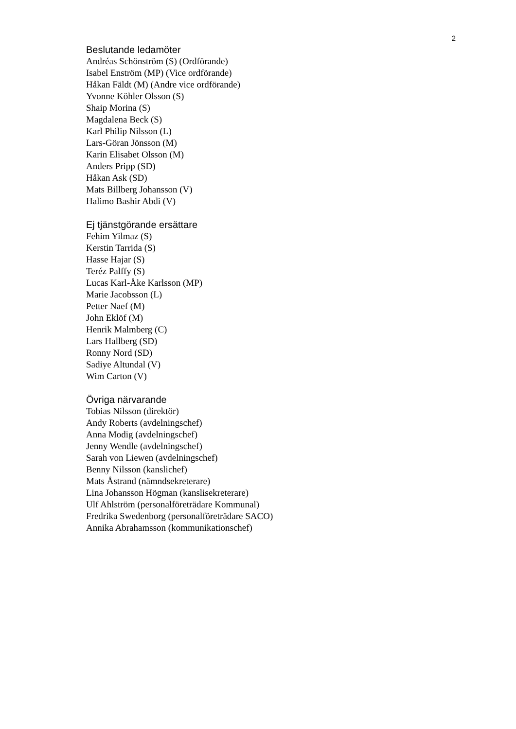2
Beslutande ledamöter
Andréas Schönström (S) (Ordförande)
Isabel Enström (MP) (Vice ordförande)
Håkan Fäldt (M) (Andre vice ordförande)
Yvonne Köhler Olsson (S)
Shaip Morina (S)
Magdalena Beck (S)
Karl Philip Nilsson (L)
Lars-Göran Jönsson (M)
Karin Elisabet Olsson (M)
Anders Pripp (SD)
Håkan Ask (SD)
Mats Billberg Johansson (V)
Halimo Bashir Abdi (V)
Ej tjänstgörande ersättare
Fehim Yilmaz (S)
Kerstin Tarrida (S)
Hasse Hajar (S)
Teréz Palffy (S)
Lucas Karl-Åke Karlsson (MP)
Marie Jacobsson (L)
Petter Naef (M)
John Eklöf (M)
Henrik Malmberg (C)
Lars Hallberg (SD)
Ronny Nord (SD)
Sadiye Altundal (V)
Wim Carton (V)
Övriga närvarande
Tobias Nilsson (direktör)
Andy Roberts (avdelningschef)
Anna Modig (avdelningschef)
Jenny Wendle (avdelningschef)
Sarah von Liewen (avdelningschef)
Benny Nilsson (kanslichef)
Mats Åstrand (nämndsekreterare)
Lina Johansson Högman (kanslisekreterare)
Ulf Ahlström (personalföreträdare Kommunal)
Fredrika Swedenborg (personalföreträdare SACO)
Annika Abrahamsson (kommunikationschef)